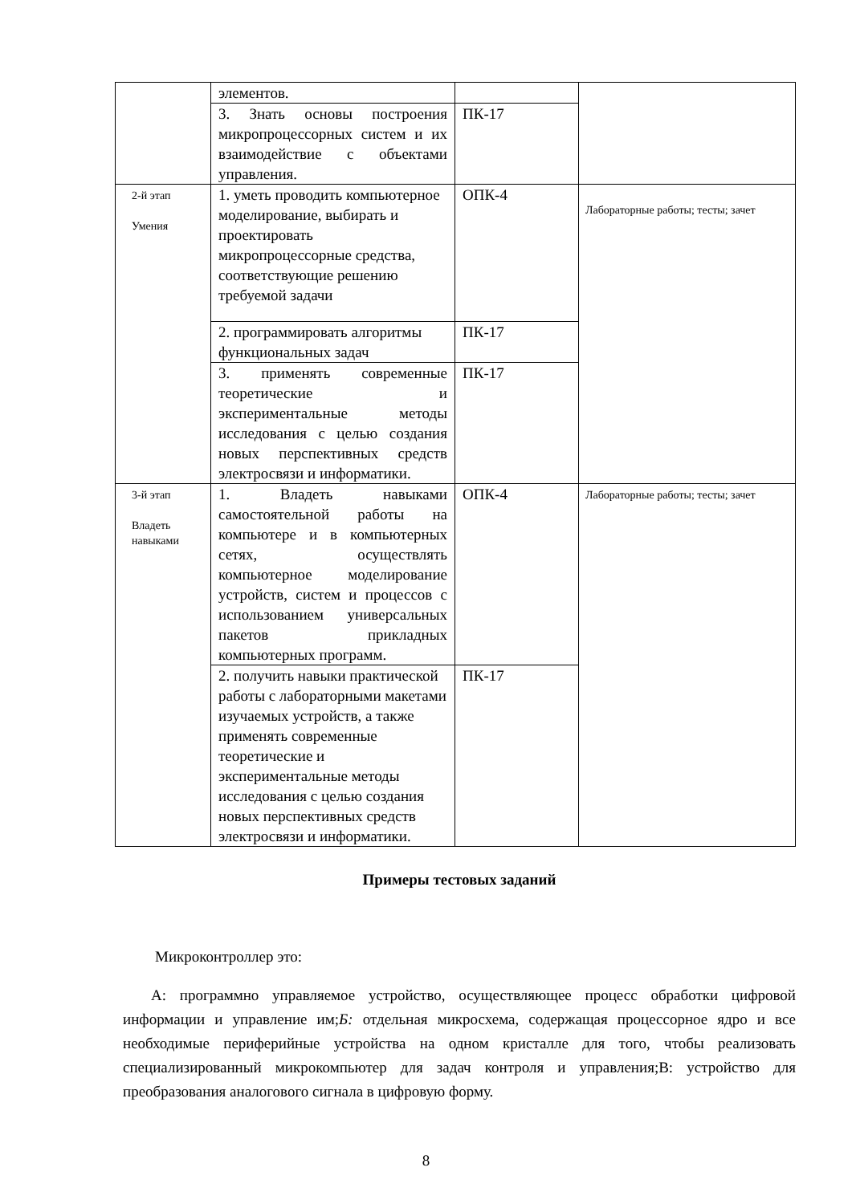| | элементов. | | |
| | 3. Знать основы построения микропроцессорных систем и их взаимодействие с объектами управления. | ПК-17 | |
| 2-й этап Умения | 1. уметь проводить компьютерное моделирование, выбирать и проектировать микропроцессорные средства, соответствующие решению требуемой задачи | ОПК-4 | Лабораторные работы; тесты; зачет |
| | 2. программировать алгоритмы функциональных задач | ПК-17 | |
| | 3. применять современные теоретические и экспериментальные методы исследования с целью создания новых перспективных средств электросвязи и информатики. | ПК-17 | |
| 3-й этап Владеть навыками | 1. Владеть навыками самостоятельной работы на компьютере и в компьютерных сетях, осуществлять компьютерное моделирование устройств, систем и процессов с использованием универсальных пакетов прикладных компьютерных программ. | ОПК-4 | Лабораторные работы; тесты; зачет |
| | 2. получить навыки практической работы с лабораторными макетами изучаемых устройств, а также применять современные теоретические и экспериментальные методы исследования с целью создания новых перспективных средств электросвязи и информатики. | ПК-17 | |
Примеры тестовых заданий
Микроконтроллер это:
А: программно управляемое устройство, осуществляющее процесс обработки цифровой информации и управление им;Б: отдельная микросхема, содержащая процессорное ядро и все необходимые периферийные устройства на одном кристалле для того, чтобы реализовать специализированный микрокомпьютер для задач контроля и управления;В: устройство для преобразования аналогового сигнала в цифровую форму.
8